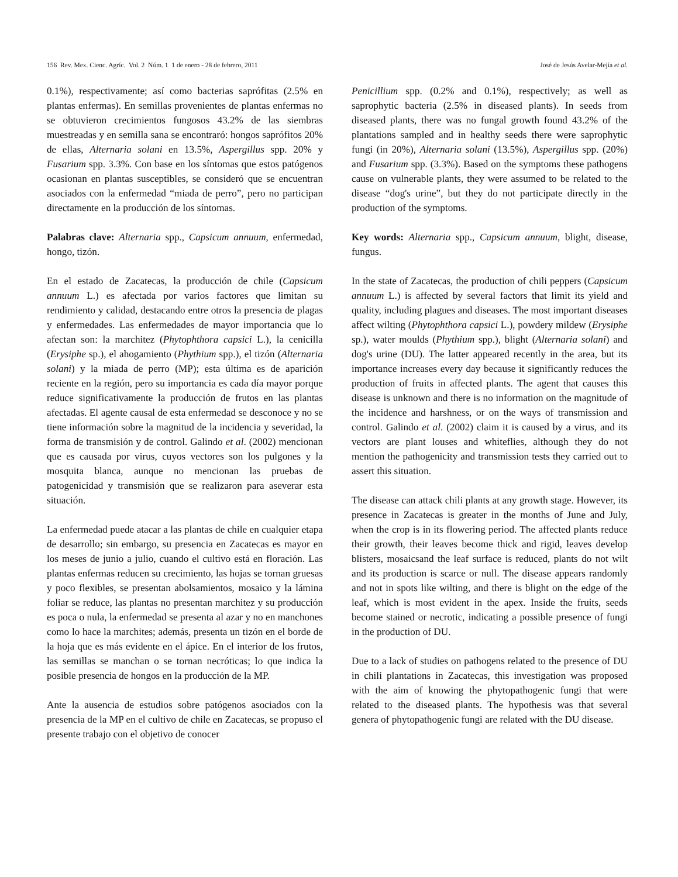156 Rev. Mex. Cienc. Agríc. Vol. 2 Núm. 1 1 de enero - 28 de febrero, 2011 José de Jesús Avelar-Mejía et al.
0.1%), respectivamente; así como bacterias saprófitas (2.5% en plantas enfermas). En semillas provenientes de plantas enfermas no se obtuvieron crecimientos fungosos 43.2% de las siembras muestreadas y en semilla sana se encontraró: hongos saprófitos 20% de ellas, Alternaria solani en 13.5%, Aspergillus spp. 20% y Fusarium spp. 3.3%. Con base en los síntomas que estos patógenos ocasionan en plantas susceptibles, se consideró que se encuentran asociados con la enfermedad “miada de perro”, pero no participan directamente en la producción de los síntomas.
Palabras clave: Alternaria spp., Capsicum annuum, enfermedad, hongo, tizón.
En el estado de Zacatecas, la producción de chile (Capsicum annuum L.) es afectada por varios factores que limitan su rendimiento y calidad, destacando entre otros la presencia de plagas y enfermedades. Las enfermedades de mayor importancia que lo afectan son: la marchitez (Phytophthora capsici L.), la cenicilla (Erysiphe sp.), el ahogamiento (Phythium spp.), el tizón (Alternaria solani) y la miada de perro (MP); esta última es de aparición reciente en la región, pero su importancia es cada día mayor porque reduce significativamente la producción de frutos en las plantas afectadas. El agente causal de esta enfermedad se desconoce y no se tiene información sobre la magnitud de la incidencia y severidad, la forma de transmisión y de control. Galindo et al. (2002) mencionan que es causada por virus, cuyos vectores son los pulgones y la mosquita blanca, aunque no mencionan las pruebas de patogenicidad y transmisión que se realizaron para aseverar esta situación.
La enfermedad puede atacar a las plantas de chile en cualquier etapa de desarrollo; sin embargo, su presencia en Zacatecas es mayor en los meses de junio a julio, cuando el cultivo está en floración. Las plantas enfermas reducen su crecimiento, las hojas se tornan gruesas y poco flexibles, se presentan abolsamientos, mosaico y la lámina foliar se reduce, las plantas no presentan marchitez y su producción es poca o nula, la enfermedad se presenta al azar y no en manchones como lo hace la marchites; además, presenta un tizón en el borde de la hoja que es más evidente en el ápice. En el interior de los frutos, las semillas se manchan o se tornan necróticas; lo que indica la posible presencia de hongos en la producción de la MP.
Ante la ausencia de estudios sobre patógenos asociados con la presencia de la MP en el cultivo de chile en Zacatecas, se propuso el presente trabajo con el objetivo de conocer
Penicillium spp. (0.2% and 0.1%), respectively; as well as saprophytic bacteria (2.5% in diseased plants). In seeds from diseased plants, there was no fungal growth found 43.2% of the plantations sampled and in healthy seeds there were saprophytic fungi (in 20%), Alternaria solani (13.5%), Aspergillus spp. (20%) and Fusarium spp. (3.3%). Based on the symptoms these pathogens cause on vulnerable plants, they were assumed to be related to the disease “dog's urine”, but they do not participate directly in the production of the symptoms.
Key words: Alternaria spp., Capsicum annuum, blight, disease, fungus.
In the state of Zacatecas, the production of chili peppers (Capsicum annuum L.) is affected by several factors that limit its yield and quality, including plagues and diseases. The most important diseases affect wilting (Phytophthora capsici L.), powdery mildew (Erysiphe sp.), water moulds (Phythium spp.), blight (Alternaria solani) and dog's urine (DU). The latter appeared recently in the area, but its importance increases every day because it significantly reduces the production of fruits in affected plants. The agent that causes this disease is unknown and there is no information on the magnitude of the incidence and harshness, or on the ways of transmission and control. Galindo et al. (2002) claim it is caused by a virus, and its vectors are plant louses and whiteflies, although they do not mention the pathogenicity and transmission tests they carried out to assert this situation.
The disease can attack chili plants at any growth stage. However, its presence in Zacatecas is greater in the months of June and July, when the crop is in its flowering period. The affected plants reduce their growth, their leaves become thick and rigid, leaves develop blisters, mosaicsand the leaf surface is reduced, plants do not wilt and its production is scarce or null. The disease appears randomly and not in spots like wilting, and there is blight on the edge of the leaf, which is most evident in the apex. Inside the fruits, seeds become stained or necrotic, indicating a possible presence of fungi in the production of DU.
Due to a lack of studies on pathogens related to the presence of DU in chili plantations in Zacatecas, this investigation was proposed with the aim of knowing the phytopathogenic fungi that were related to the diseased plants. The hypothesis was that several genera of phytopathogenic fungi are related with the DU disease.